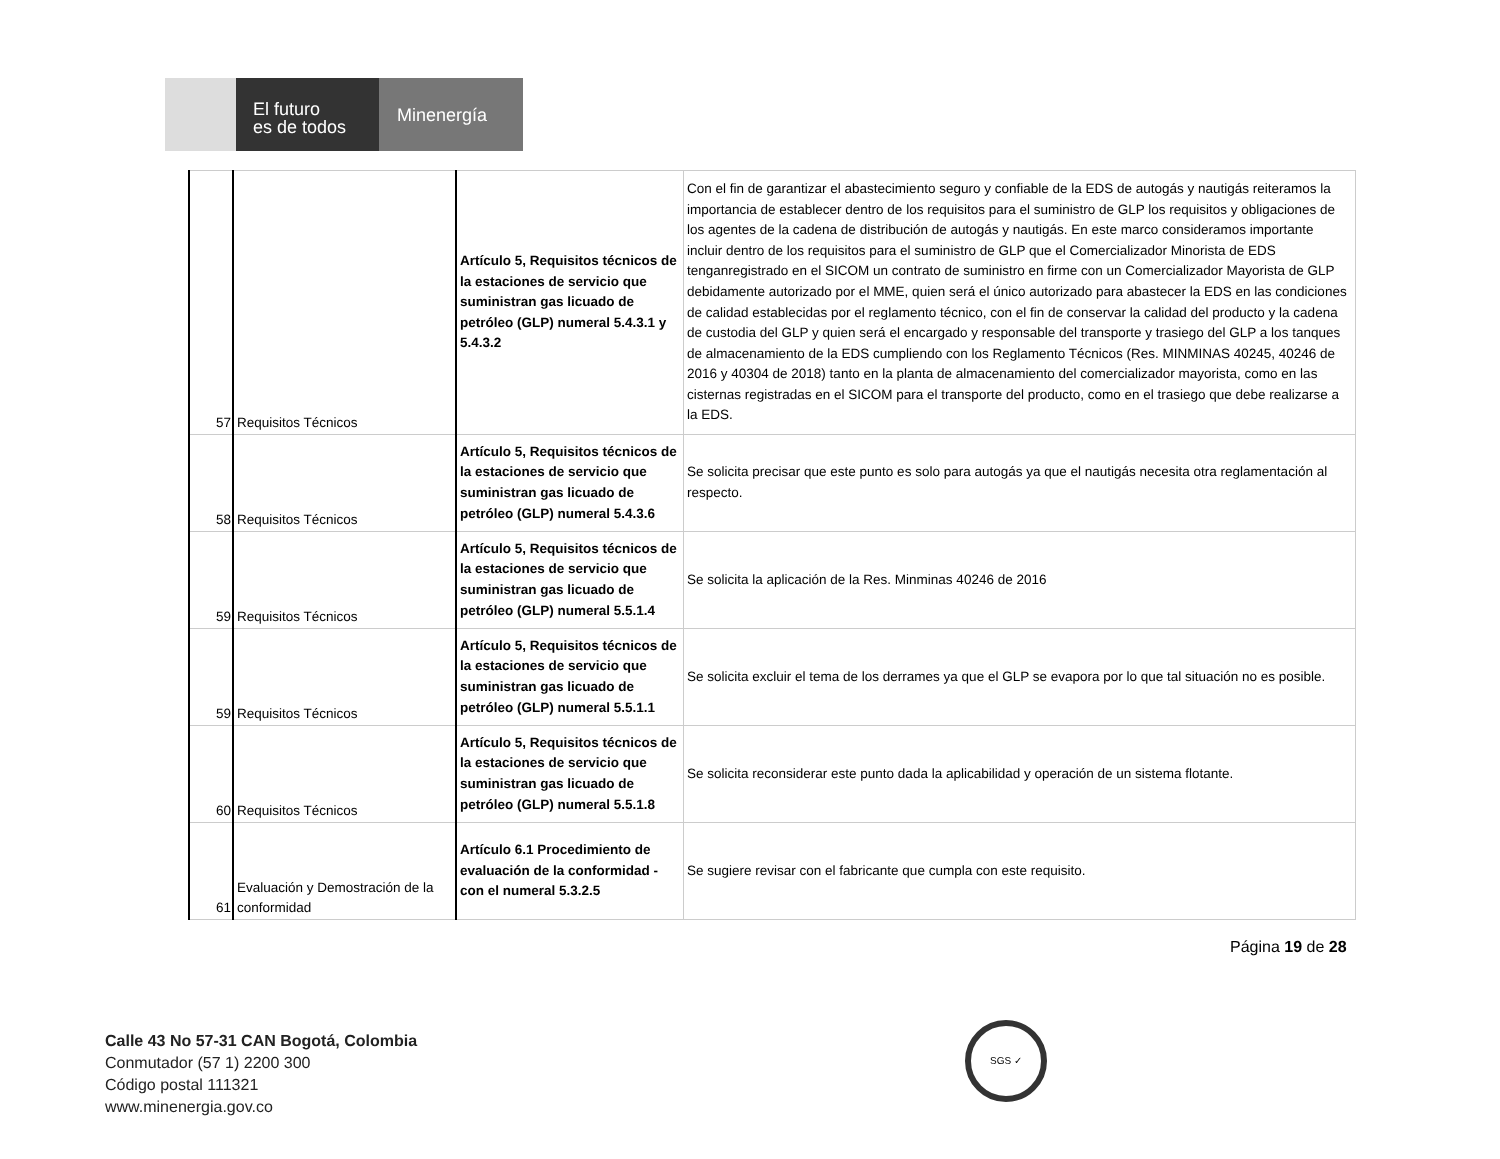El futuro
es de todos
Minenergía
| 57 | Requisitos Técnicos | Artículo 5, Requisitos técnicos de la estaciones de servicio que suministran gas licuado de petróleo (GLP) numeral 5.4.3.1 y 5.4.3.2 | Con el fin de garantizar el abastecimiento seguro y confiable de la EDS de autogás y nautigás reiteramos la importancia de establecer dentro de los requisitos para el suministro de GLP los requisitos y obligaciones de los agentes de la cadena de distribución de autogás y nautigás. En este marco consideramos importante incluir dentro de los requisitos para el suministro de GLP que el Comercializador Minorista de EDS tenganregistrado en el SICOM un contrato de suministro en firme con un Comercializador Mayorista de GLP debidamente autorizado por el MME, quien será el único autorizado para abastecer la EDS en las condiciones de calidad establecidas por el reglamento técnico, con el fin de conservar la calidad del producto y la cadena de custodia del GLP y quien será el encargado y responsable del transporte y trasiego del GLP a los tanques de almacenamiento de la EDS cumpliendo con los Reglamento Técnicos (Res. MINMINAS 40245, 40246 de 2016 y 40304 de 2018) tanto en la planta de almacenamiento del comercializador mayorista, como en las cisternas registradas en el SICOM para el transporte del producto, como en el trasiego que debe realizarse a la EDS. |
| 58 | Requisitos Técnicos | Artículo 5, Requisitos técnicos de la estaciones de servicio que suministran gas licuado de petróleo (GLP) numeral 5.4.3.6 | Se solicita precisar que este punto es solo para autogás ya que el nautigás necesita otra reglamentación al respecto. |
| 59 | Requisitos Técnicos | Artículo 5, Requisitos técnicos de la estaciones de servicio que suministran gas licuado de petróleo (GLP) numeral 5.5.1.4 | Se solicita la aplicación de la Res. Minminas 40246 de 2016 |
| 59 | Requisitos Técnicos | Artículo 5, Requisitos técnicos de la estaciones de servicio que suministran gas licuado de petróleo (GLP) numeral 5.5.1.1 | Se solicita excluir el tema de los derrames ya que el GLP se evapora por lo que tal situación no es posible. |
| 60 | Requisitos Técnicos | Artículo 5, Requisitos técnicos de la estaciones de servicio que suministran gas licuado de petróleo (GLP) numeral 5.5.1.8 | Se solicita reconsiderar este punto dada la aplicabilidad y operación de un sistema flotante. |
| 61 | Evaluación y Demostración de la conformidad | Artículo 6.1 Procedimiento de evaluación de la conformidad - con el numeral 5.3.2.5 | Se sugiere revisar con el fabricante que cumpla con este requisito. |
Página 19 de 28
Calle 43 No 57-31 CAN Bogotá, Colombia
Conmutador (57 1) 2200 300
Código postal 111321
www.minenergia.gov.co
SGS ✓